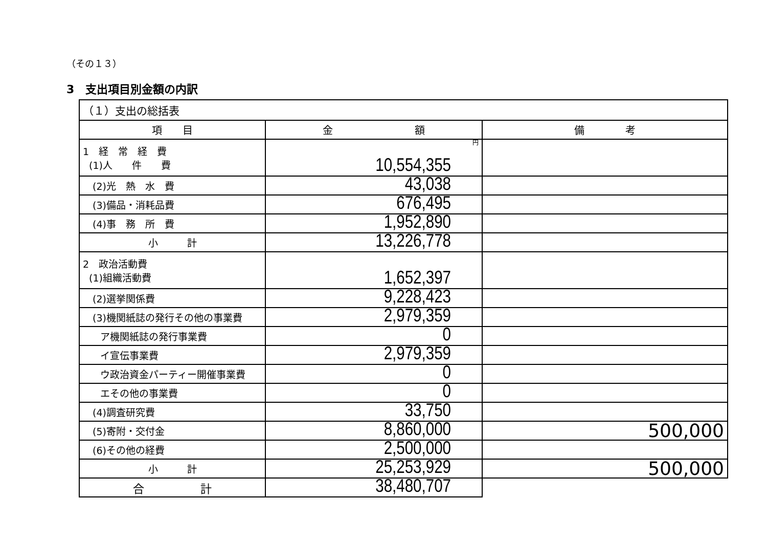（その１３）
3　支出項目別金額の内訳
| （１）支出の総括表 | | |
| 項 目 | 金 額 | 備 考 |
| 1 経 常 経 費 (1)人 件 費 | 円 10,554,355 | |
| (2)光 熱 水 費 | 43,038 | |
| (3)備品・消耗品費 | 676,495 | |
| (4)事 務 所 費 | 1,952,890 | |
| 小 計 | 13,226,778 | |
| 2 政治活動費 (1)組織活動費 | 1,652,397 | |
| (2)選挙関係費 | 9,228,423 | |
| (3)機関紙誌の発行その他の事業費 | 2,979,359 | |
| ア機関紙誌の発行事業費 | 0 | |
| イ宣伝事業費 | 2,979,359 | |
| ウ政治資金パーティー開催事業費 | 0 | |
| エその他の事業費 | 0 | |
| (4)調査研究費 | 33,750 | |
| (5)寄附・交付金 | 8,860,000 | 500,000 |
| (6)その他の経費 | 2,500,000 | |
| 小 計 | 25,253,929 | 500,000 |
| 合 計 | 38,480,707 | |